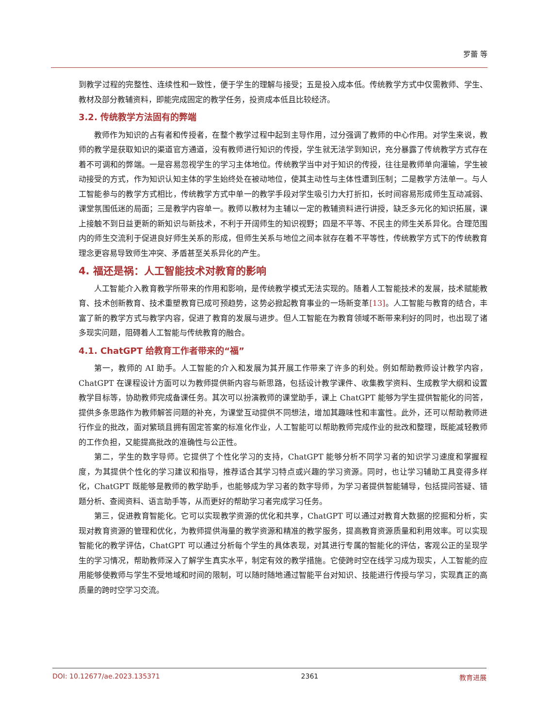罗蕾 等
到教学过程的完整性、连续性和一致性，便于学生的理解与接受；五是投入成本低。传统教学方式中仅需教师、学生、教材及部分教辅资料，即能完成固定的教学任务，投资成本低且比较经济。
3.2. 传统教学方法固有的弊端
教师作为知识的占有者和传授者，在整个教学过程中起到主导作用，过分强调了教师的中心作用。对学生来说，教师的教学是获取知识的渠道官方通道，没有教师进行知识的传授，学生就无法学到知识，充分暴露了传统教学方式存在着不可调和的弊端。一是容易忽视学生的学习主体地位。传统教学当中对于知识的传授，往往是教师单向灌输，学生被动接受的方式，作为知识认知主体的学生始终处在被动地位，使其主动性与主体性遭到压制；二是教学方法单一。与人工智能参与的教学方式相比，传统教学方式中单一的教学手段对学生吸引力大打折扣，长时间容易形成师生互动减弱、课堂氛围低迷的局面；三是教学内容单一。教师以教材为主辅以一定的教辅资料进行讲授，缺乏多元化的知识拓展，课上接触不到日益更新的新知识与新技术，不利于开阔师生的知识视野；四是不平等、不民主的师生关系异化。合理范围内的师生交流利于促进良好师生关系的形成，但师生关系与地位之间本就存在着不平等性，传统教学方式下的传统教育理念更容易导致师生冲突、矛盾甚至关系异化的产生。
4. 福还是祸：人工智能技术对教育的影响
人工智能介入教育教学所带来的作用和影响，是传统教学模式无法实现的。随着人工智能技术的发展，技术赋能教育、技术创新教育、技术重塑教育已成可预趋势，这势必掀起教育事业的一场新变革[13]。人工智能与教育的结合，丰富了新的教学方式与教学内容，促进了教育的发展与进步。但人工智能在为教育领域不断带来利好的同时，也出现了诸多现实问题，阻碍着人工智能与传统教育的融合。
4.1. ChatGPT 给教育工作者带来的“福”
第一，教师的 AI 助手。人工智能的介入和发展为其开展工作带来了许多的利处。例如帮助教师设计教学内容，ChatGPT 在课程设计方面可以为教师提供新内容与新思路，包括设计教学课件、收集教学资料、生成教学大纲和设置教学目标等，协助教师完成备课任务。其次可以扮演教师的课堂助手，课上 ChatGPT 能够为学生提供智能化的问答，提供多条思路作为教师解答问题的补充，为课堂互动提供不同想法，增加其趣味性和丰富性。此外，还可以帮助教师进行作业的批改，面对繁琐且拥有固定答案的标准化作业，人工智能可以帮助教师完成作业的批改和整理，既能减轻教师的工作负担，又能提高批改的准确性与公正性。
第二，学生的数字导师。它提供了个性化学习的支持，ChatGPT 能够分析不同学习者的知识学习速度和掌握程度，为其提供个性化的学习建议和指导，推荐适合其学习特点或兴趣的学习资源。同时，也让学习辅助工具变得多样化，ChatGPT 既能够是教师的教学助手，也能够成为学习者的数字导师，为学习者提供智能辅导，包括提问答疑、错题分析、查阅资料、语言助手等，从而更好的帮助学习者完成学习任务。
第三，促进教育智能化。它可以实现教学资源的优化和共享，ChatGPT 可以通过对教育大数据的挖掘和分析，实现对教育资源的管理和优化，为教师提供海量的教学资源和精准的教学服务，提高教育资源质量和利用效率。可以实现智能化的教学评估，ChatGPT 可以通过分析每个学生的具体表现，对其进行专属的智能化的评估，客观公正的呈现学生的学习情况，帮助教师深入了解学生真实水平，制定有效的教学措施。它使跨时空在线学习成为现实，人工智能的应用能够使教师与学生不受地域和时间的限制，可以随时随地通过智能平台对知识、技能进行传授与学习，实现真正的高质量的跨时空学习交流。
DOI: 10.12677/ae.2023.135371 2361 教育进展